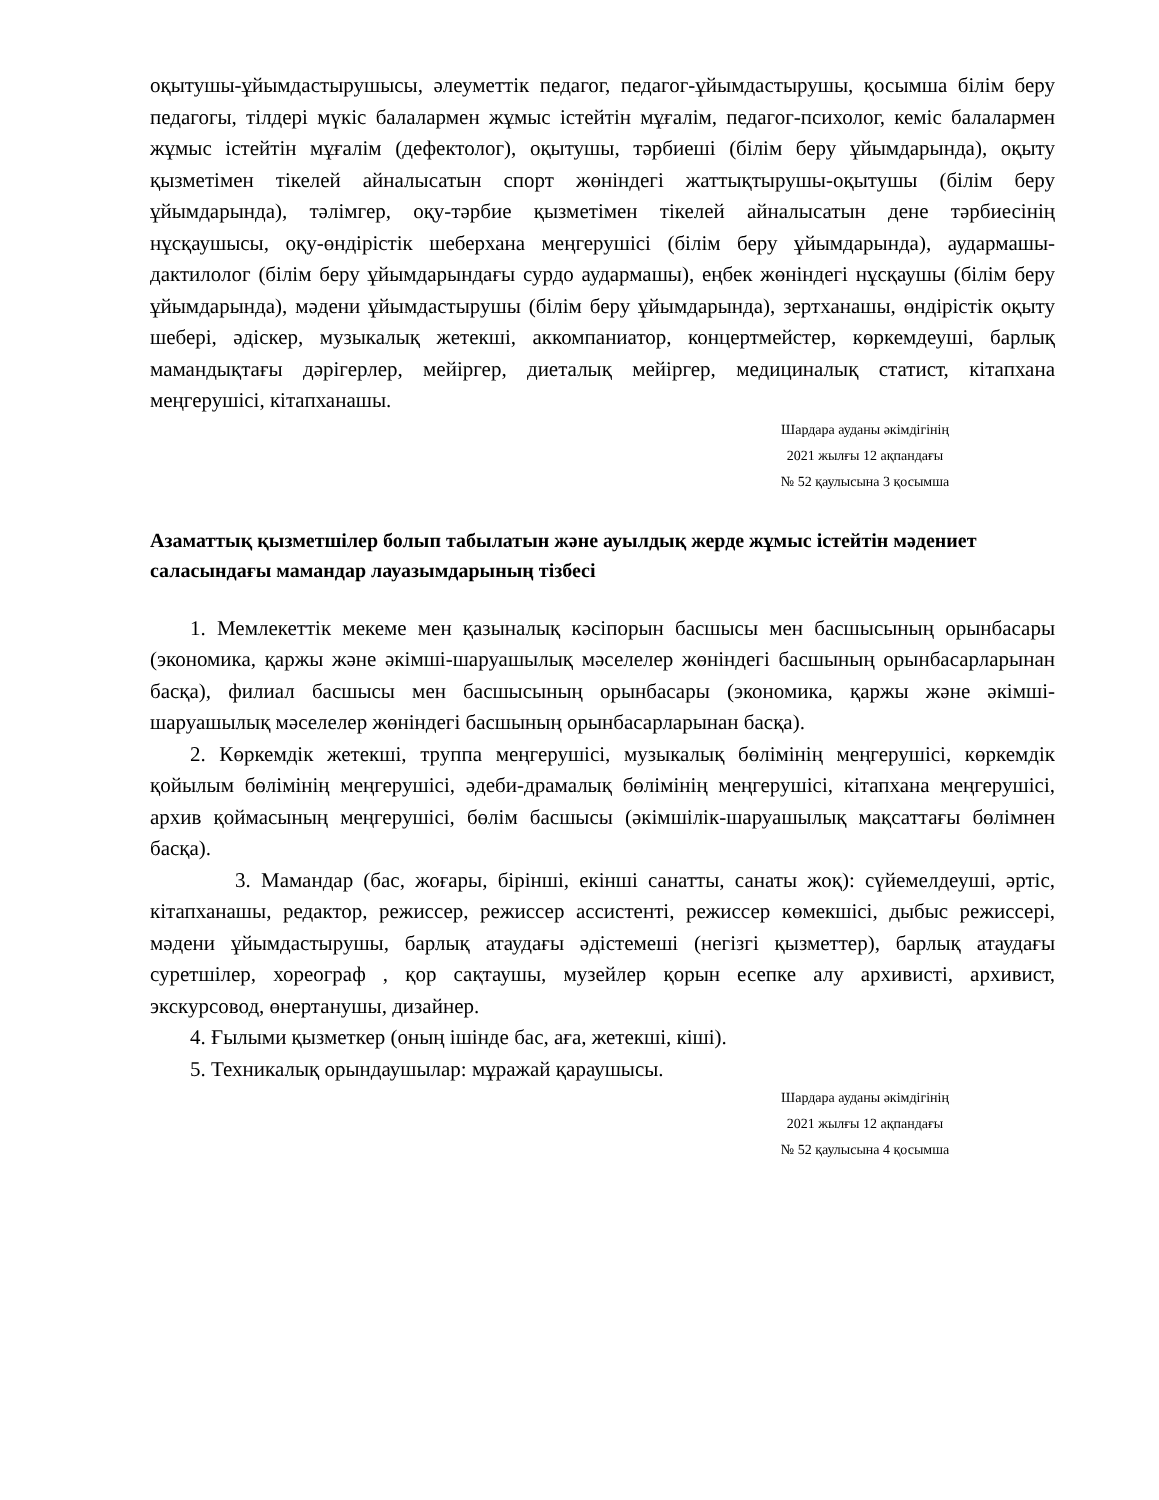оқытушы-ұйымдастырушысы, әлеуметтік педагог, педагог-ұйымдастырушы, қосымша білім беру педагогы, тілдері мүкіс балалармен жұмыс істейтін мұғалім, педагог-психолог, кеміс балалармен жұмыс істейтін мұғалім (дефектолог), оқытушы, тәрбиеші (білім беру ұйымдарында), оқыту қызметімен тікелей айналысатын спорт жөніндегі жаттықтырушы-оқытушы (білім беру ұйымдарында), тәлімгер, оқу-тәрбие қызметімен тікелей айналысатын дене тәрбиесінің нұсқаушысы, оқу-өндірістік шеберхана меңгерушісі (білім беру ұйымдарында), аудармашы-дактилолог (білім беру ұйымдарындағы сурдо аудармашы), еңбек жөніндегі нұсқаушы (білім беру ұйымдарында), мәдени ұйымдастырушы (білім беру ұйымдарында), зертханашы, өндірістік оқыту шебері, әдіскер, музыкалық жетекші, аккомпаниатор, концертмейстер, көркемдеуші, барлық мамандықтағы дәрігерлер, мейіргер, диеталық мейіргер, медициналық статист, кітапхана меңгерушісі, кітапханашы.
Шардара ауданы әкімдігінің
2021 жылғы 12 ақпандағы
№ 52 қаулысына 3 қосымша
Азаматтық қызметшілер болып табылатын және ауылдық жерде жұмыс істейтін мәдениет саласындағы мамандар лауазымдарының тізбесі
1. Мемлекеттік мекеме мен қазыналық кәсіпорын басшысы мен басшысының орынбасары (экономика, қаржы және әкімші-шаруашылық мәселелер жөніндегі басшының орынбасарларынан басқа), филиал басшысы мен басшысының орынбасары (экономика, қаржы және әкімші-шаруашылық мәселелер жөніндегі басшының орынбасарларынан басқа).
2. Көркемдік жетекші, труппа меңгерушісі, музыкалық бөлімінің меңгерушісі, көркемдік қойылым бөлімінің меңгерушісі, әдеби-драмалық бөлімінің меңгерушісі, кітапхана меңгерушісі, архив қоймасының меңгерушісі, бөлім басшысы (әкімшілік-шаруашылық мақсаттағы бөлімнен басқа).
3. Мамандар (бас, жоғары, бірінші, екінші санатты, санаты жоқ): сүйемелдеуші, әртіс, кітапханашы, редактор, режиссер, режиссер ассистенті, режиссер көмекшісі, дыбыс режиссері, мәдени ұйымдастырушы, барлық атаудағы әдістемеші (негізгі қызметтер), барлық атаудағы суретшілер, хореограф , қор сақтаушы, музейлер қорын есепке алу архивисті, архивист, экскурсовод, өнертанушы, дизайнер.
4. Ғылыми қызметкер (оның ішінде бас, аға, жетекші, кіші).
5. Техникалық орындаушылар: мұражай қараушысы.
Шардара ауданы әкімдігінің
2021 жылғы 12 ақпандағы
№ 52 қаулысына 4 қосымша